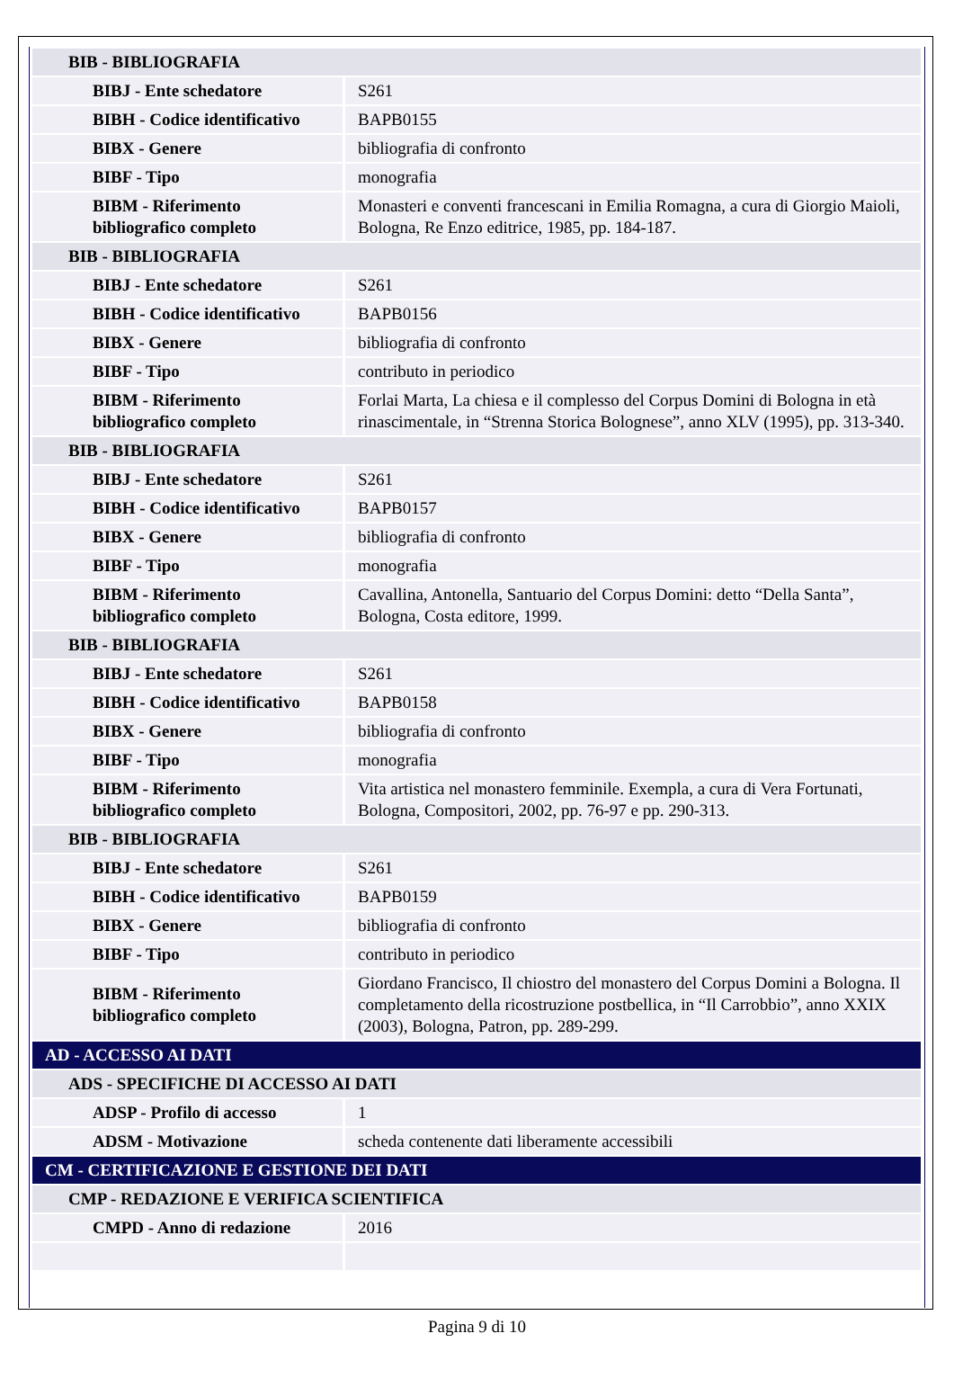| BIB - BIBLIOGRAFIA | |
| BIBJ - Ente schedatore | S261 |
| BIBH - Codice identificativo | BAPB0155 |
| BIBX - Genere | bibliografia di confronto |
| BIBF - Tipo | monografia |
| BIBM - Riferimento bibliografico completo | Monasteri e conventi francescani in Emilia Romagna, a cura di Giorgio Maioli, Bologna, Re Enzo editrice, 1985, pp. 184-187. |
| BIB - BIBLIOGRAFIA | |
| BIBJ - Ente schedatore | S261 |
| BIBH - Codice identificativo | BAPB0156 |
| BIBX - Genere | bibliografia di confronto |
| BIBF - Tipo | contributo in periodico |
| BIBM - Riferimento bibliografico completo | Forlai Marta, La chiesa e il complesso del Corpus Domini di Bologna in età rinascimentale, in “Strenna Storica Bolognese”, anno XLV (1995), pp. 313-340. |
| BIB - BIBLIOGRAFIA | |
| BIBJ - Ente schedatore | S261 |
| BIBH - Codice identificativo | BAPB0157 |
| BIBX - Genere | bibliografia di confronto |
| BIBF - Tipo | monografia |
| BIBM - Riferimento bibliografico completo | Cavallina, Antonella, Santuario del Corpus Domini: detto “Della Santa”, Bologna, Costa editore, 1999. |
| BIB - BIBLIOGRAFIA | |
| BIBJ - Ente schedatore | S261 |
| BIBH - Codice identificativo | BAPB0158 |
| BIBX - Genere | bibliografia di confronto |
| BIBF - Tipo | monografia |
| BIBM - Riferimento bibliografico completo | Vita artistica nel monastero femminile. Exempla, a cura di Vera Fortunati, Bologna, Compositori, 2002, pp. 76-97 e pp. 290-313. |
| BIB - BIBLIOGRAFIA | |
| BIBJ - Ente schedatore | S261 |
| BIBH - Codice identificativo | BAPB0159 |
| BIBX - Genere | bibliografia di confronto |
| BIBF - Tipo | contributo in periodico |
| BIBM - Riferimento bibliografico completo | Giordano Francisco, Il chiostro del monastero del Corpus Domini a Bologna. Il completamento della ricostruzione postbellica, in “Il Carrobbio”, anno XXIX (2003), Bologna, Patron, pp. 289-299. |
| AD - ACCESSO AI DATI | |
| ADS - SPECIFICHE DI ACCESSO AI DATI | |
| ADSP - Profilo di accesso | 1 |
| ADSM - Motivazione | scheda contenente dati liberamente accessibili |
| CM - CERTIFICAZIONE E GESTIONE DEI DATI | |
| CMP - REDAZIONE E VERIFICA SCIENTIFICA | |
| CMPD - Anno di redazione | 2016 |
Pagina 9 di 10